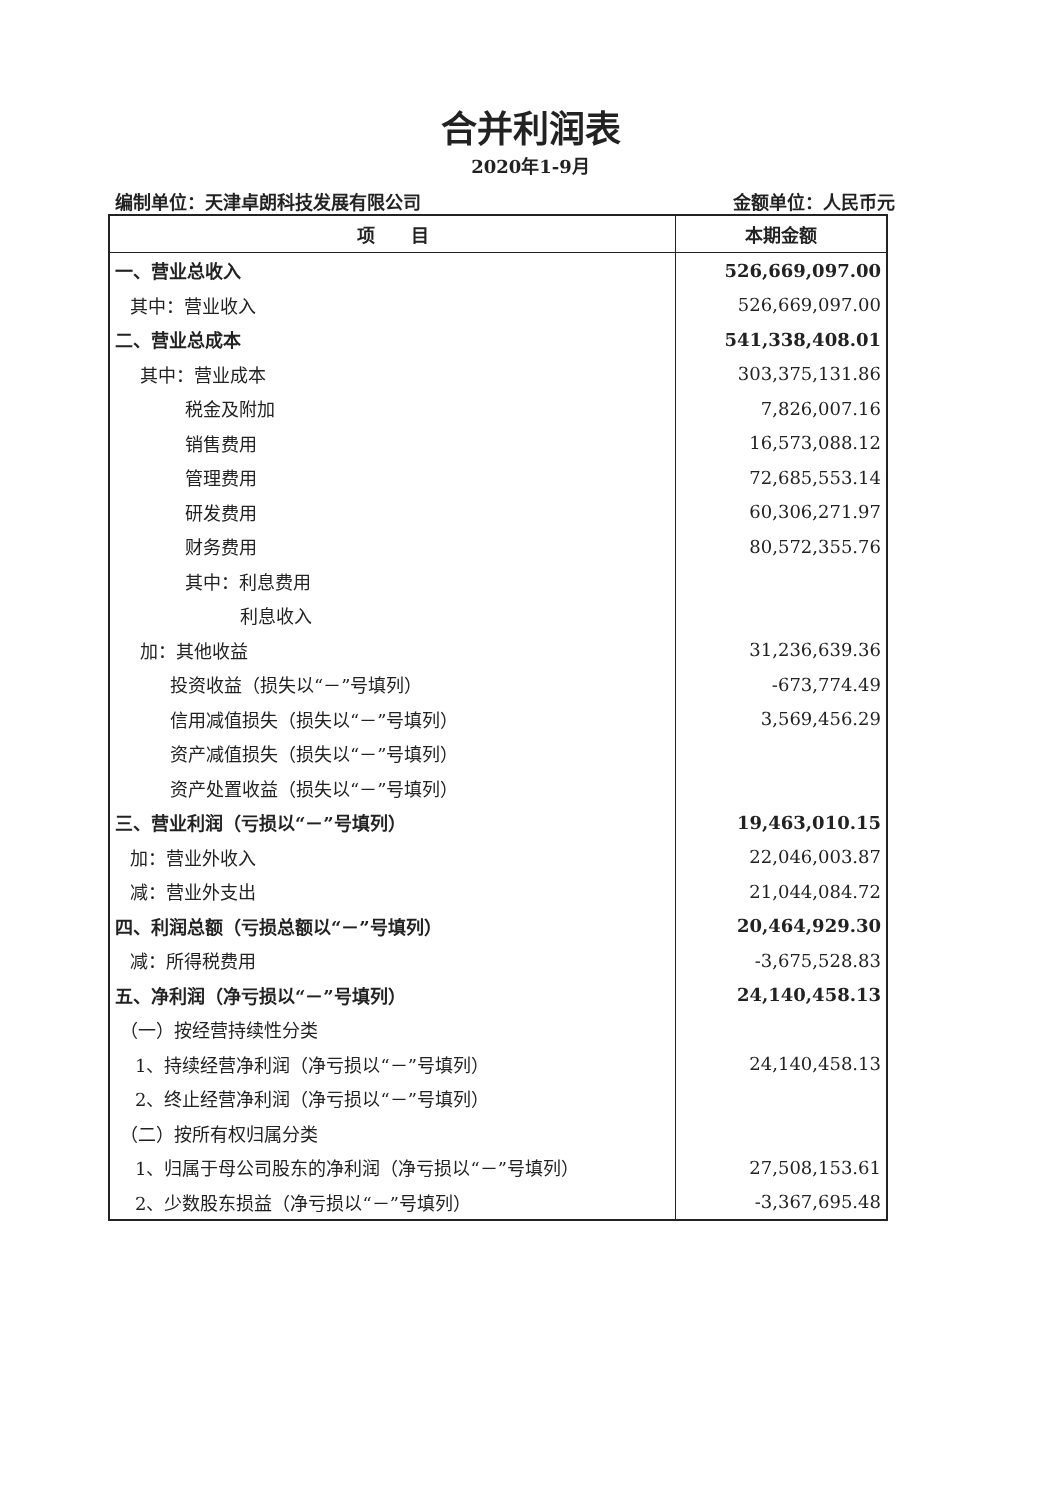合并利润表
2020年1-9月
编制单位：天津卓朗科技发展有限公司 金额单位：人民币元
| 项 目 | 本期金额 |
| --- | --- |
| 一、营业总收入 | 526,669,097.00 |
| 其中：营业收入 | 526,669,097.00 |
| 二、营业总成本 | 541,338,408.01 |
| 其中：营业成本 | 303,375,131.86 |
| 税金及附加 | 7,826,007.16 |
| 销售费用 | 16,573,088.12 |
| 管理费用 | 72,685,553.14 |
| 研发费用 | 60,306,271.97 |
| 财务费用 | 80,572,355.76 |
| 其中：利息费用 | |
| 利息收入 | |
| 加：其他收益 | 31,236,639.36 |
| 投资收益（损失以“－”号填列） | -673,774.49 |
| 信用减值损失（损失以“－”号填列） | 3,569,456.29 |
| 资产减值损失（损失以“－”号填列） | |
| 资产处置收益（损失以“－”号填列） | |
| 三、营业利润（亏损以“－”号填列） | 19,463,010.15 |
| 加：营业外收入 | 22,046,003.87 |
| 减：营业外支出 | 21,044,084.72 |
| 四、利润总额（亏损总额以“－”号填列） | 20,464,929.30 |
| 减：所得税费用 | -3,675,528.83 |
| 五、净利润（净亏损以“－”号填列） | 24,140,458.13 |
| （一）按经营持续性分类 | |
| 1、持续经营净利润（净亏损以“－”号填列） | 24,140,458.13 |
| 2、终止经营净利润（净亏损以“－”号填列） | |
| （二）按所有权归属分类 | |
| 1、归属于母公司股东的净利润（净亏损以“－”号填列） | 27,508,153.61 |
| 2、少数股东损益（净亏损以“－”号填列） | -3,367,695.48 |